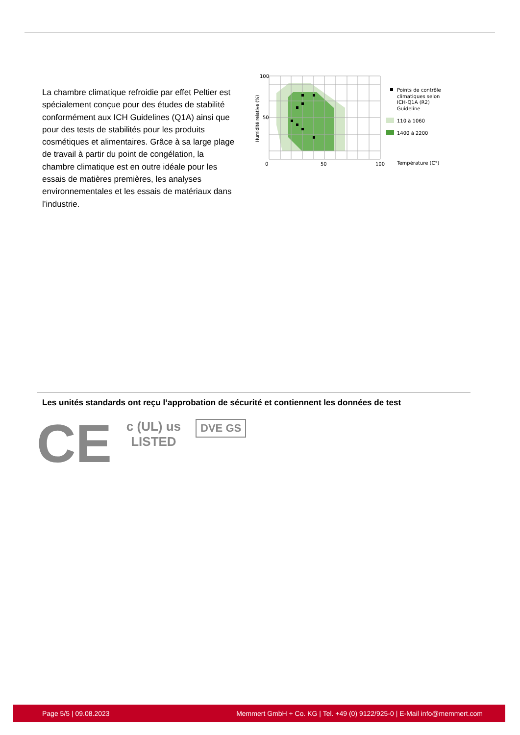La chambre climatique refroidie par effet Peltier est spécialement conçue pour des études de stabilité conformément aux ICH Guidelines (Q1A) ainsi que pour des tests de stabilités pour les produits cosmétiques et alimentaires. Grâce à sa large plage de travail à partir du point de congélation, la chambre climatique est en outre idéale pour les essais de matières premières, les analyses environnementales et les essais de matériaux dans l’industrie.
100
50
0
50
100
Humidité relative (%)
Points de contrôle
climatiques selon
ICH-Q1A (R2)
Guideline
110 à 1060
1400 à 2200
Température (C°)
Les unités standards ont reçu l’approbation de sécurité et contiennent les données de test
CE
c (UL) us
LISTED
DVE GS
Page 5/5 | 09.08.2023 Memmert GmbH + Co. KG | Tel. +49 (0) 9122/925-0 | E-Mail info@memmert.com